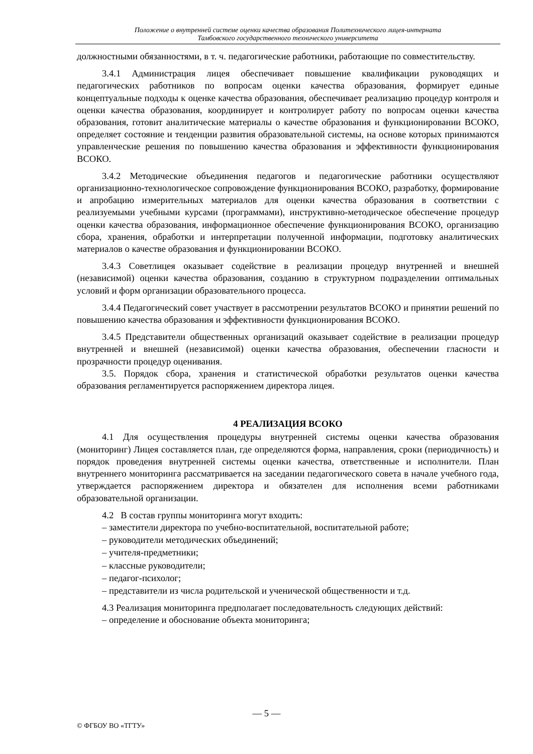Положение о внутренней системе оценки качества образования Политехнического лицея-интерната
Тамбовского государственного технического университета
должностными обязанностями, в т. ч. педагогические работники, работающие по совместительству.
3.4.1 Администрация лицея обеспечивает повышение квалификации руководящих и педагогических работников по вопросам оценки качества образования, формирует единые концептуальные подходы к оценке качества образования, обеспечивает реализацию процедур контроля и оценки качества образования, координирует и контролирует работу по вопросам оценки качества образования, готовит аналитические материалы о качестве образования и функционировании ВСОКО, определяет состояние и тенденции развития образовательной системы, на основе которых принимаются управленческие решения по повышению качества образования и эффективности функционирования ВСОКО.
3.4.2 Методические объединения педагогов и педагогические работники осуществляют организационно-технологическое сопровождение функционирования ВСОКО, разработку, формирование и апробацию измерительных материалов для оценки качества образования в соответствии с реализуемыми учебными курсами (программами), инструктивно-методическое обеспечение процедур оценки качества образования, информационное обеспечение функционирования ВСОКО, организацию сбора, хранения, обработки и интерпретации полученной информации, подготовку аналитических материалов о качестве образования и функционировании ВСОКО.
3.4.3 Советлицея оказывает содействие в реализации процедур внутренней и внешней (независимой) оценки качества образования, созданию в структурном подразделении оптимальных условий и форм организации образовательного процесса.
3.4.4 Педагогический совет участвует в рассмотрении результатов ВСОКО и принятии решений по повышению качества образования и эффективности функционирования ВСОКО.
3.4.5 Представители общественных организаций оказывает содействие в реализации процедур внутренней и внешней (независимой) оценки качества образования, обеспечении гласности и прозрачности процедур оценивания.
3.5. Порядок сбора, хранения и статистической обработки результатов оценки качества образования регламентируется распоряжением директора лицея.
4 РЕАЛИЗАЦИЯ ВСОКО
4.1 Для осуществления процедуры внутренней системы оценки качества образования (мониторинг) Лицея составляется план, где определяются форма, направления, сроки (периодичность) и порядок проведения внутренней системы оценки качества, ответственные и исполнители. План внутреннего мониторинга рассматривается на заседании педагогического совета в начале учебного года, утверждается распоряжением директора и обязателен для исполнения всеми работниками образовательной организации.
4.2 В состав группы мониторинга могут входить:
– заместители директора по учебно-воспитательной, воспитательной работе;
– руководители методических объединений;
– учителя-предметники;
– классные руководители;
– педагог-психолог;
– представители из числа родительской и ученической общественности и т.д.
4.3 Реализация мониторинга предполагает последовательность следующих действий:
– определение и обоснование объекта мониторинга;
— 5 —
© ФГБОУ ВО «ТГТУ»